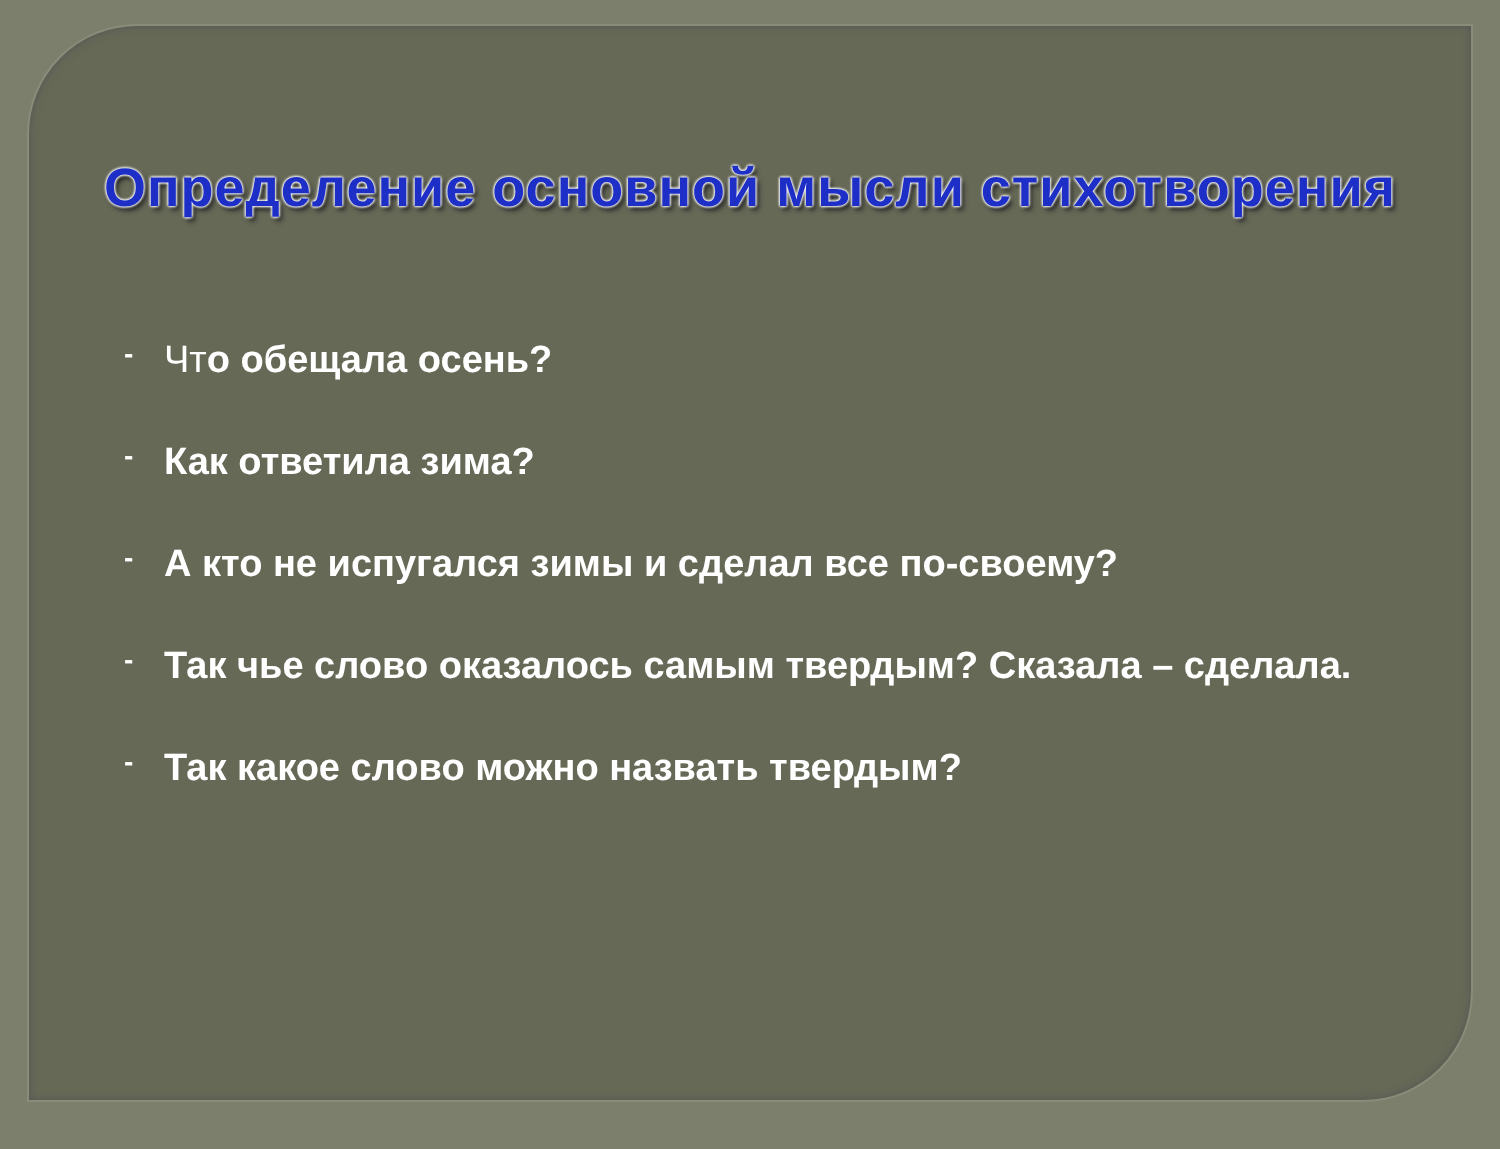Определение основной мысли стихотворения
- Что обещала осень?
- Как ответила зима?
- А кто не испугался зимы и сделал все по-своему?
- Так чье слово оказалось самым твердым? Сказала – сделала.
- Так какое слово можно назвать твердым?